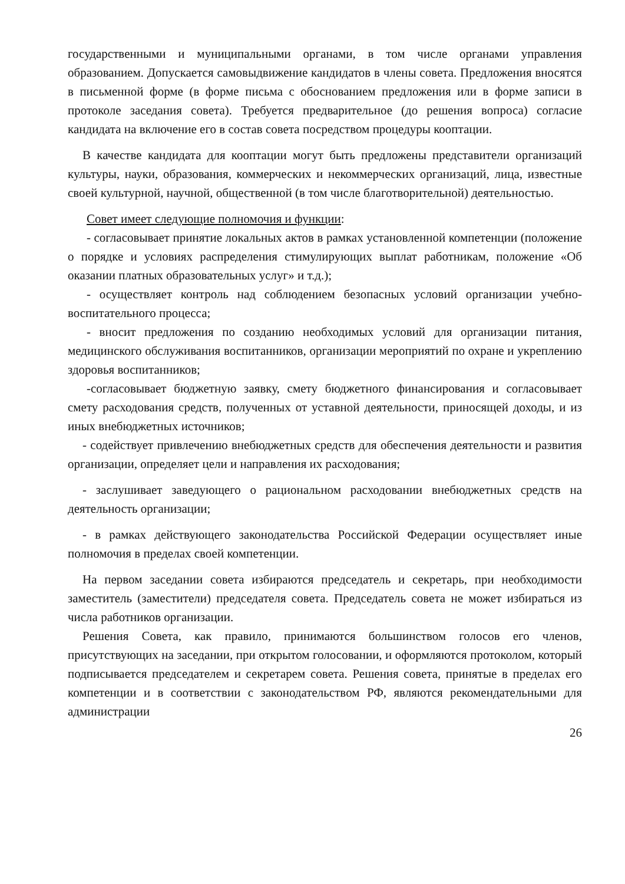государственными и муниципальными органами, в том числе органами управления образованием. Допускается самовыдвижение кандидатов в члены совета. Предложения вносятся в письменной форме (в форме письма с обоснованием предложения или в форме записи в протоколе заседания совета). Требуется предварительное (до решения вопроса) согласие кандидата на включение его в состав совета посредством процедуры кооптации.
В качестве кандидата для кооптации могут быть предложены представители организаций культуры, науки, образования, коммерческих и некоммерческих организаций, лица, известные своей культурной, научной, общественной (в том числе благотворительной) деятельностью.
Совет имеет следующие полномочия и функции:
- согласовывает принятие локальных актов в рамках установленной компетенции (положение о порядке и условиях распределения стимулирующих выплат работникам, положение «Об оказании платных образовательных услуг» и т.д.);
- осуществляет контроль над соблюдением безопасных условий организации учебно-воспитательного процесса;
- вносит предложения по созданию необходимых условий для организации питания, медицинского обслуживания воспитанников, организации мероприятий по охране и укреплению здоровья воспитанников;
-согласовывает бюджетную заявку, смету бюджетного финансирования и согласовывает смету расходования средств, полученных от уставной деятельности, приносящей доходы, и из иных внебюджетных источников;
- содействует привлечению внебюджетных средств для обеспечения деятельности и развития организации, определяет цели и направления их расходования;
- заслушивает заведующего о рациональном расходовании внебюджетных средств на деятельность организации;
- в рамках действующего законодательства Российской Федерации осуществляет иные полномочия в пределах своей компетенции.
На первом заседании совета избираются председатель и секретарь, при необходимости заместитель (заместители) председателя совета. Председатель совета не может избираться из числа работников организации.
Решения Совета, как правило, принимаются большинством голосов его членов, присутствующих на заседании, при открытом голосовании, и оформляются протоколом, который подписывается председателем и секретарем совета. Решения совета, принятые в пределах его компетенции и в соответствии с законодательством РФ, являются рекомендательными для администрации
26